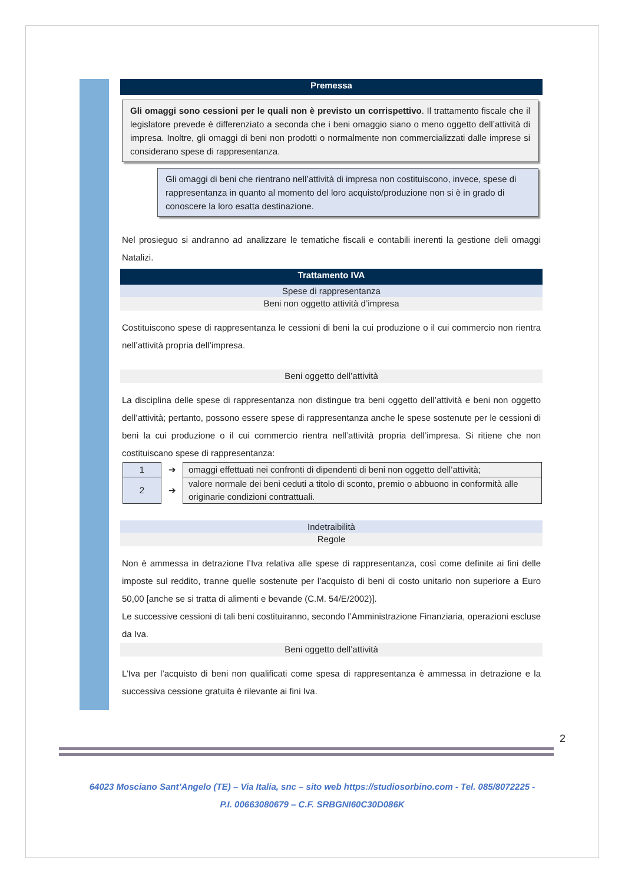Premessa
Gli omaggi sono cessioni per le quali non è previsto un corrispettivo. Il trattamento fiscale che il legislatore prevede è differenziato a seconda che i beni omaggio siano o meno oggetto dell’attività di impresa. Inoltre, gli omaggi di beni non prodotti o normalmente non commercializzati dalle imprese si considerano spese di rappresentanza.
Gli omaggi di beni che rientrano nell’attività di impresa non costituiscono, invece, spese di rappresentanza in quanto al momento del loro acquisto/produzione non si è in grado di conoscere la loro esatta destinazione.
Nel prosieguo si andranno ad analizzare le tematiche fiscali e contabili inerenti la gestione deli omaggi Natalizi.
Trattamento IVA
Spese di rappresentanza
Beni non oggetto attività d’impresa
Costituiscono spese di rappresentanza le cessioni di beni la cui produzione o il cui commercio non rientra nell’attività propria dell’impresa.
Beni oggetto dell’attività
La disciplina delle spese di rappresentanza non distingue tra beni oggetto dell’attività e beni non oggetto dell’attività; pertanto, possono essere spese di rappresentanza anche le spese sostenute per le cessioni di beni la cui produzione o il cui commercio rientra nell’attività propria dell’impresa. Si ritiene che non costituiscano spese di rappresentanza:
| 1 | ➔ | omaggi effettuati nei confronti di dipendenti di beni non oggetto dell’attività; |
| 2 | ➔ | valore normale dei beni ceduti a titolo di sconto, premio o abbuono in conformità alle originarie condizioni contrattuali. |
Indetraibilità
Regole
Non è ammessa in detrazione l’Iva relativa alle spese di rappresentanza, così come definite ai fini delle imposte sul reddito, tranne quelle sostenute per l’acquisto di beni di costo unitario non superiore a Euro 50,00 [anche se si tratta di alimenti e bevande (C.M. 54/E/2002)].
Le successive cessioni di tali beni costituiranno, secondo l’Amministrazione Finanziaria, operazioni escluse da Iva.
Beni oggetto dell’attività
L’Iva per l’acquisto di beni non qualificati come spesa di rappresentanza è ammessa in detrazione e la successiva cessione gratuita è rilevante ai fini Iva.
2
64023 Mosciano Sant’Angelo (TE) – Via Italia, snc – sito web https://studiosorbino.com - Tel. 085/8072225 -
P.I. 00663080679 – C.F. SRBGNI60C30D086K